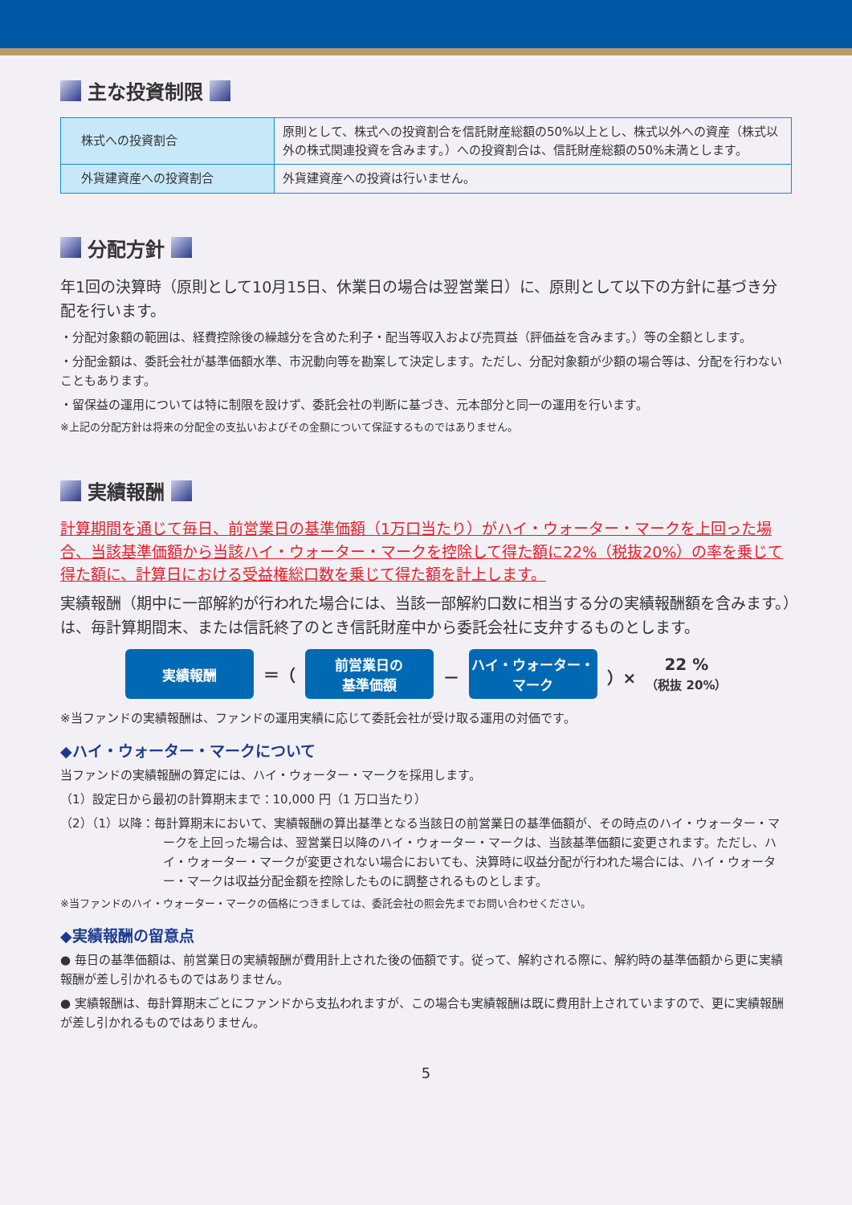主な投資制限
| 株式への投資割合 | 原則として、株式への投資割合を信託財産総額の50%以上とし、株式以外への資産（株式以外の株式関連投資を含みます。）への投資割合は、信託財産総額の50%未満とします。 |
| 外貨建資産への投資割合 | 外貨建資産への投資は行いません。 |
分配方針
年1回の決算時（原則として10月15日、休業日の場合は翌営業日）に、原則として以下の方針に基づき分配を行います。
・分配対象額の範囲は、経費控除後の繰越分を含めた利子・配当等収入および売買益（評価益を含みます。）等の全額とします。
・分配金額は、委託会社が基準価額水準、市況動向等を勘案して決定します。ただし、分配対象額が少額の場合等は、分配を行わないこともあります。
・留保益の運用については特に制限を設けず、委託会社の判断に基づき、元本部分と同一の運用を行います。
※上記の分配方針は将来の分配金の支払いおよびその金額について保証するものではありません。
実績報酬
計算期間を通じて毎日、前営業日の基準価額（1万口当たり）がハイ・ウォーター・マークを上回った場合、当該基準価額から当該ハイ・ウォーター・マークを控除して得た額に22%（税抜20%）の率を乗じて得た額に、計算日における受益権総口数を乗じて得た額を計上します。
実績報酬（期中に一部解約が行われた場合には、当該一部解約口数に相当する分の実績報酬額を含みます。）は、毎計算期間末、または信託終了のとき信託財産中から委託会社に支弁するものとします。
実績報酬
＝（
前営業日の
基準価額
－
ハイ・ウォーター・
マーク
）× 22 %
（税抜 20%）
※当ファンドの実績報酬は、ファンドの運用実績に応じて委託会社が受け取る運用の対価です。
◆ハイ・ウォーター・マークについて
当ファンドの実績報酬の算定には、ハイ・ウォーター・マークを採用します。
（1）設定日から最初の計算期末まで：10,000 円（1 万口当たり）
（2）（1）以降：毎計算期末において、実績報酬の算出基準となる当該日の前営業日の基準価額が、その時点のハイ・ウォーター・マークを上回った場合は、翌営業日以降のハイ・ウォーター・マークは、当該基準価額に変更されます。ただし、ハイ・ウォーター・マークが変更されない場合においても、決算時に収益分配が行われた場合には、ハイ・ウォーター・マークは収益分配金額を控除したものに調整されるものとします。
※当ファンドのハイ・ウォーター・マークの価格につきましては、委託会社の照会先までお問い合わせください。
◆実績報酬の留意点
● 毎日の基準価額は、前営業日の実績報酬が費用計上された後の価額です。従って、解約される際に、解約時の基準価額から更に実績報酬が差し引かれるものではありません。
● 実績報酬は、毎計算期末ごとにファンドから支払われますが、この場合も実績報酬は既に費用計上されていますので、更に実績報酬が差し引かれるものではありません。
5